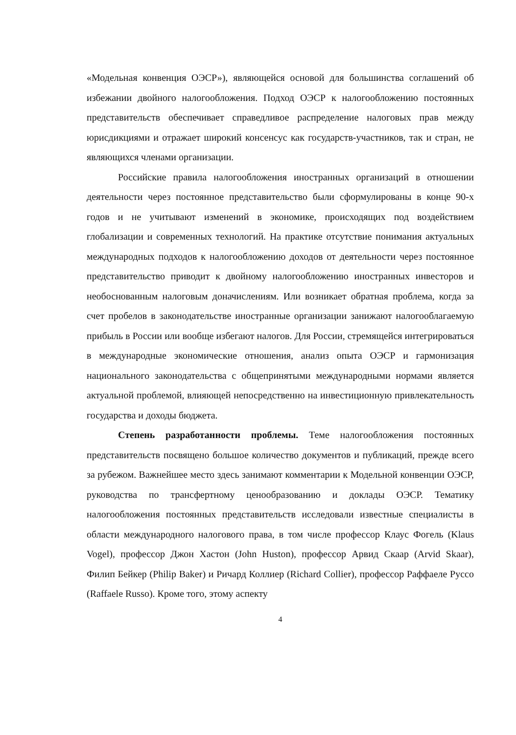«Модельная конвенция ОЭСР»), являющейся основой для большинства соглашений об избежании двойного налогообложения. Подход ОЭСР к налогообложению постоянных представительств обеспечивает справедливое распределение налоговых прав между юрисдикциями и отражает широкий консенсус как государств-участников, так и стран, не являющихся членами организации.
Российские правила налогообложения иностранных организаций в отношении деятельности через постоянное представительство были сформулированы в конце 90-х годов и не учитывают изменений в экономике, происходящих под воздействием глобализации и современных технологий. На практике отсутствие понимания актуальных международных подходов к налогообложению доходов от деятельности через постоянное представительство приводит к двойному налогообложению иностранных инвесторов и необоснованным налоговым доначислениям. Или возникает обратная проблема, когда за счет пробелов в законодательстве иностранные организации занижают налогооблагаемую прибыль в России или вообще избегают налогов. Для России, стремящейся интегрироваться в международные экономические отношения, анализ опыта ОЭСР и гармонизация национального законодательства с общепринятыми международными нормами является актуальной проблемой, влияющей непосредственно на инвестиционную привлекательность государства и доходы бюджета.
Степень разработанности проблемы. Теме налогообложения постоянных представительств посвящено большое количество документов и публикаций, прежде всего за рубежом. Важнейшее место здесь занимают комментарии к Модельной конвенции ОЭСР, руководства по трансфертному ценообразованию и доклады ОЭСР. Тематику налогообложения постоянных представительств исследовали известные специалисты в области международного налогового права, в том числе профессор Клаус Фогель (Klaus Vogel), профессор Джон Хастон (John Huston), профессор Арвид Скаар (Arvid Skaar), Филип Бейкер (Philip Baker) и Ричард Коллиер (Richard Collier), профессор Раффаеле Руссо (Raffaele Russo). Кроме того, этому аспекту
4